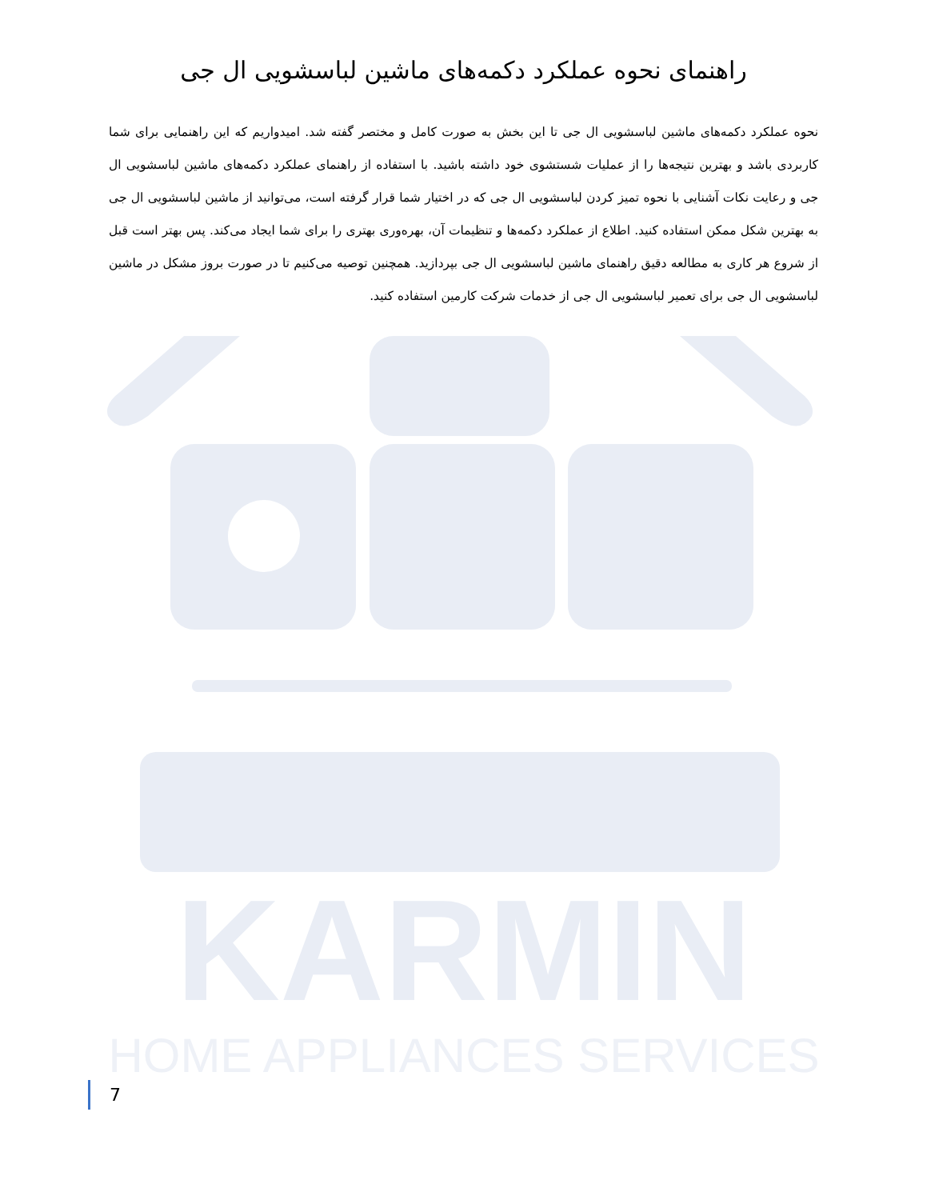KARMIN
HOME APPLIANCES SERVICES
راهنمای نحوه عملکرد دکمه‌های ماشین لباسشویی ال جی
نحوه عملکرد دکمه‌های ماشین لباسشویی ال جی تا این بخش به صورت کامل و مختصر گفته شد. امیدواریم که این راهنمایی برای شما کاربردی باشد و بهترین نتیجه‌ها را از عملیات شستشوی خود داشته باشید. با استفاده از راهنمای عملکرد دکمه‌های ماشین لباسشویی ال جی و رعایت نکات آشنایی با نحوه تمیز کردن لباسشویی ال جی که در اختیار شما قرار گرفته است، می‌توانید از ماشین لباسشویی ال جی به بهترین شکل ممکن استفاده کنید. اطلاع از عملکرد دکمه‌ها و تنظیمات آن، بهره‌وری بهتری را برای شما ایجاد می‌کند. پس بهتر است قبل از شروع هر کاری به مطالعه دقیق راهنمای ماشین لباسشویی ال جی بپردازید. همچنین توصیه می‌کنیم تا در صورت بروز مشکل در ماشین لباسشویی ال جی برای تعمیر لباسشویی ال جی از خدمات شرکت کارمین استفاده کنید.
7